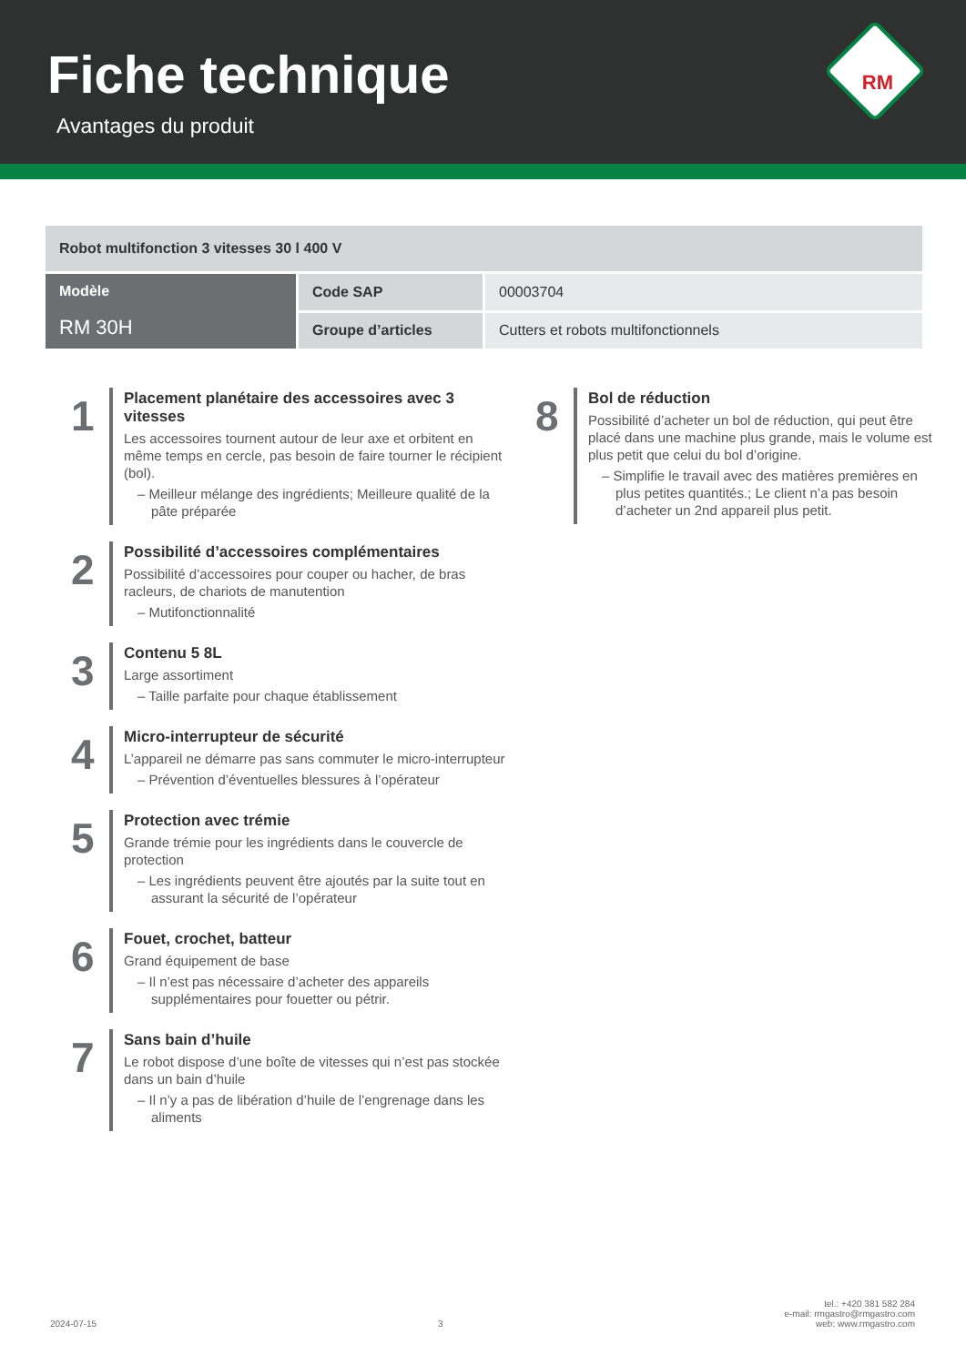Fiche technique
Avantages du produit
RM
| Robot multifonction 3 vitesses 30 l 400 V | | |
| Modèle RM 30H | Code SAP | 00003704 |
| | Groupe d’articles | Cutters et robots multifonctionnels |
1
Placement planétaire des accessoires avec 3 vitesses
Les accessoires tournent autour de leur axe et orbitent en même temps en cercle, pas besoin de faire tourner le récipient (bol).
– Meilleur mélange des ingrédients; Meilleure qualité de la pâte préparée
2
Possibilité d’accessoires complémentaires
Possibilité d’accessoires pour couper ou hacher, de bras racleurs, de chariots de manutention
– Mutifonctionnalité
3
Contenu 5 8L
Large assortiment
– Taille parfaite pour chaque établissement
4
Micro-interrupteur de sécurité
L’appareil ne démarre pas sans commuter le micro-interrupteur
– Prévention d’éventuelles blessures à l’opérateur
5
Protection avec trémie
Grande trémie pour les ingrédients dans le couvercle de protection
– Les ingrédients peuvent être ajoutés par la suite tout en assurant la sécurité de l’opérateur
6
Fouet, crochet, batteur
Grand équipement de base
– Il n’est pas nécessaire d’acheter des appareils supplémentaires pour fouetter ou pétrir.
7
Sans bain d’huile
Le robot dispose d’une boîte de vitesses qui n’est pas stockée dans un bain d’huile
– Il n’y a pas de libération d’huile de l’engrenage dans les aliments
8
Bol de réduction
Possibilité d’acheter un bol de réduction, qui peut être placé dans une machine plus grande, mais le volume est plus petit que celui du bol d’origine.
– Simplifie le travail avec des matières premières en plus petites quantités.; Le client n’a pas besoin d’acheter un 2nd appareil plus petit.
2024-07-15 3 tel.: +420 381 582 284
e-mail: rmgastro@rmgastro.com
web: www.rmgastro.com